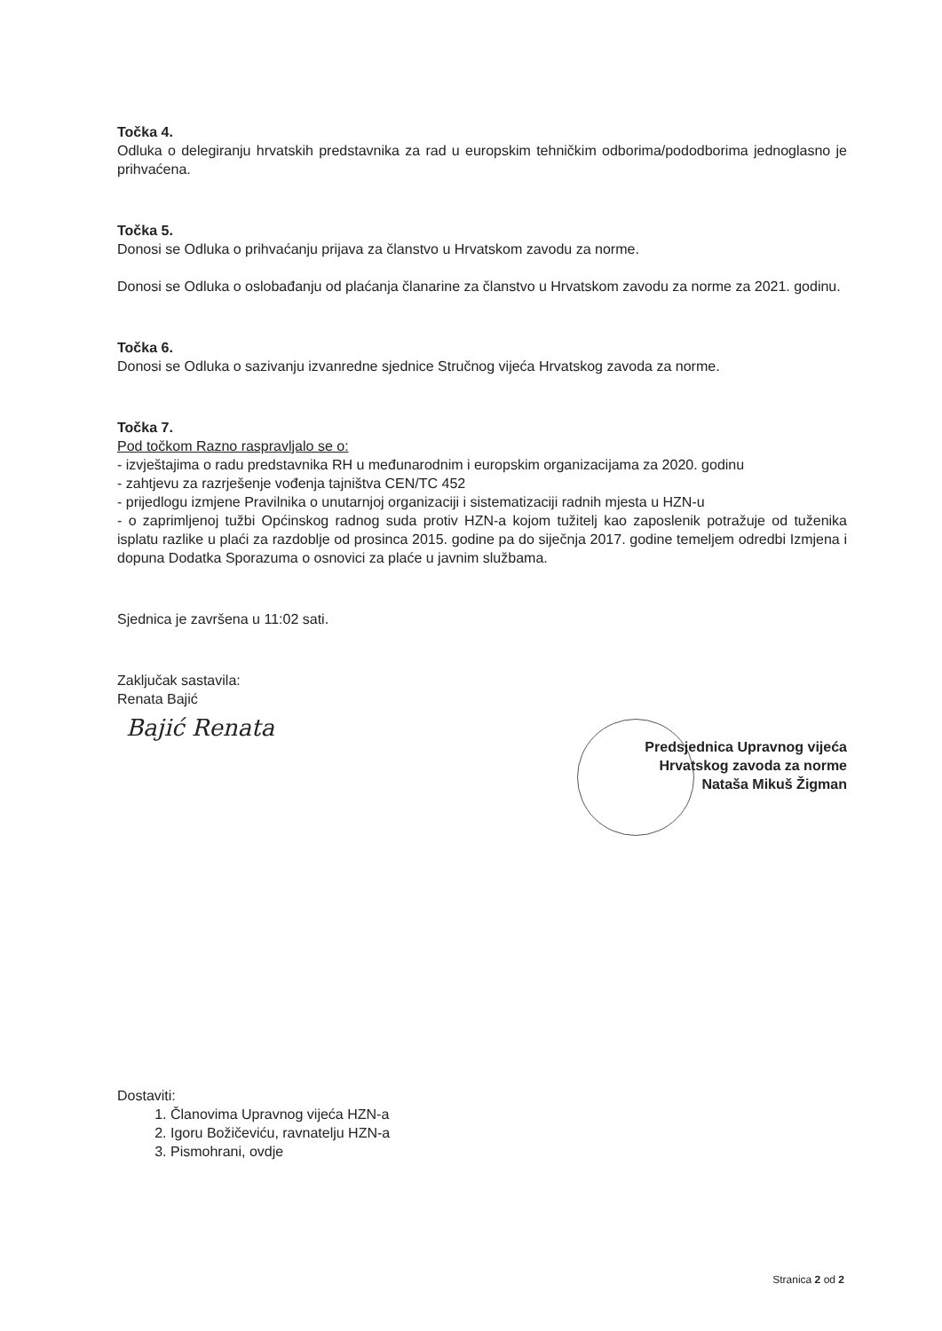Točka 4.
Odluka o delegiranju hrvatskih predstavnika za rad u europskim tehničkim odborima/pododborima jednoglasno je prihvaćena.
Točka 5.
Donosi se Odluka o prihvaćanju prijava za članstvo u Hrvatskom zavodu za norme.
Donosi se Odluka o oslobađanju od plaćanja članarine za članstvo u Hrvatskom zavodu za norme za 2021. godinu.
Točka 6.
Donosi se Odluka o sazivanju izvanredne sjednice Stručnog vijeća Hrvatskog zavoda za norme.
Točka 7.
Pod točkom Razno raspravljalo se o:
- izvještajima o radu predstavnika RH u međunarodnim i europskim organizacijama za 2020. godinu
- zahtjevu za razrješenje vođenja tajništva CEN/TC 452
- prijedlogu izmjene Pravilnika o unutarnjoj organizaciji i sistematizaciji radnih mjesta u HZN-u
- o zaprimljenoj tužbi Općinskog radnog suda protiv HZN-a kojom tužitelj kao zaposlenik potražuje od tuženika isplatu razlike u plaći za razdoblje od prosinca 2015. godine pa do siječnja 2017. godine temeljem odredbi Izmjena i dopuna Dodatka Sporazuma o osnovici za plaće u javnim službama.
Sjednica je završena u 11:02 sati.
Zaključak sastavila:
Renata Bajić
Bajić Renata
Predsjednica Upravnog vijeća
Hrvatskog zavoda za norme
Nataša Mikuš Žigman
Dostaviti:
1. Članovima Upravnog vijeća HZN-a
2. Igoru Božičeviću, ravnatelju HZN-a
3. Pismohrani, ovdje
Stranica 2 od 2